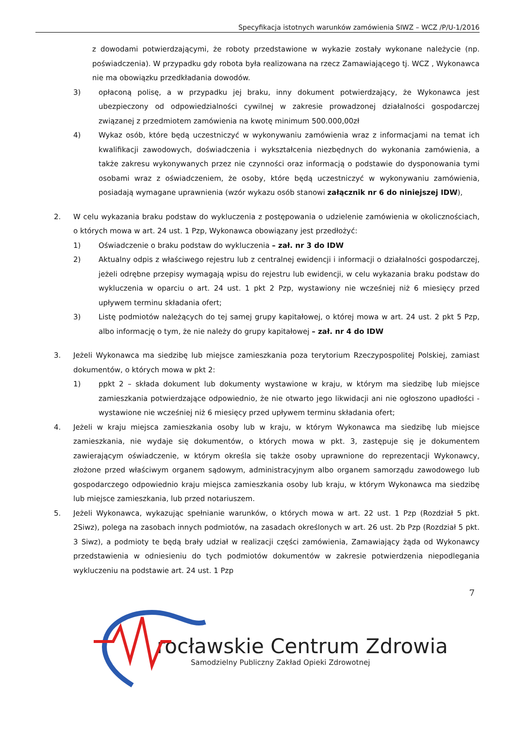Specyfikacja istotnych warunków zamówienia SIWZ – WCZ /P/U-1/2016
z dowodami potwierdzającymi, że roboty przedstawione w wykazie zostały wykonane należycie (np. poświadczenia). W przypadku gdy robota była realizowana na rzecz Zamawiającego tj. WCZ , Wykonawca nie ma obowiązku przedkładania dowodów.
3) opłaconą polisę, a w przypadku jej braku, inny dokument potwierdzający, że Wykonawca jest ubezpieczony od odpowiedzialności cywilnej w zakresie prowadzonej działalności gospodarczej związanej z przedmiotem zamówienia na kwotę minimum 500.000,00zł
4) Wykaz osób, które będą uczestniczyć w wykonywaniu zamówienia wraz z informacjami na temat ich kwalifikacji zawodowych, doświadczenia i wykształcenia niezbędnych do wykonania zamówienia, a także zakresu wykonywanych przez nie czynności oraz informacją o podstawie do dysponowania tymi osobami wraz z oświadczeniem, że osoby, które będą uczestniczyć w wykonywaniu zamówienia, posiadają wymagane uprawnienia (wzór wykazu osób stanowi załącznik nr 6 do niniejszej IDW),
2. W celu wykazania braku podstaw do wykluczenia z postępowania o udzielenie zamówienia w okolicznościach, o których mowa w art. 24 ust. 1 Pzp, Wykonawca obowiązany jest przedłożyć:
1) Oświadczenie o braku podstaw do wykluczenia – zał. nr 3 do IDW
2) Aktualny odpis z właściwego rejestru lub z centralnej ewidencji i informacji o działalności gospodarczej, jeżeli odrębne przepisy wymagają wpisu do rejestru lub ewidencji, w celu wykazania braku podstaw do wykluczenia w oparciu o art. 24 ust. 1 pkt 2 Pzp, wystawiony nie wcześniej niż 6 miesięcy przed upływem terminu składania ofert;
3) Listę podmiotów należących do tej samej grupy kapitałowej, o której mowa w art. 24 ust. 2 pkt 5 Pzp, albo informację o tym, że nie należy do grupy kapitałowej – zał. nr 4 do IDW
3. Jeżeli Wykonawca ma siedzibę lub miejsce zamieszkania poza terytorium Rzeczypospolitej Polskiej, zamiast dokumentów, o których mowa w pkt 2:
1) ppkt 2 – składa dokument lub dokumenty wystawione w kraju, w którym ma siedzibę lub miejsce zamieszkania potwierdzające odpowiednio, że nie otwarto jego likwidacji ani nie ogłoszono upadłości - wystawione nie wcześniej niż 6 miesięcy przed upływem terminu składania ofert;
4. Jeżeli w kraju miejsca zamieszkania osoby lub w kraju, w którym Wykonawca ma siedzibę lub miejsce zamieszkania, nie wydaje się dokumentów, o których mowa w pkt. 3, zastępuje się je dokumentem zawierającym oświadczenie, w którym określa się także osoby uprawnione do reprezentacji Wykonawcy, złożone przed właściwym organem sądowym, administracyjnym albo organem samorządu zawodowego lub gospodarczego odpowiednio kraju miejsca zamieszkania osoby lub kraju, w którym Wykonawca ma siedzibę lub miejsce zamieszkania, lub przed notariuszem.
5. Jeżeli Wykonawca, wykazując spełnianie warunków, o których mowa w art. 22 ust. 1 Pzp (Rozdział 5 pkt. 2Siwz), polega na zasobach innych podmiotów, na zasadach określonych w art. 26 ust. 2b Pzp (Rozdział 5 pkt. 3 Siwz), a podmioty te będą brały udział w realizacji części zamówienia, Zamawiający żąda od Wykonawcy przedstawienia w odniesieniu do tych podmiotów dokumentów w zakresie potwierdzenia niepodlegania wykluczeniu na podstawie art. 24 ust. 1 Pzp
7
rocławskie Centrum Zdrowia
Samodzielny Publiczny Zakład Opieki Zdrowotnej